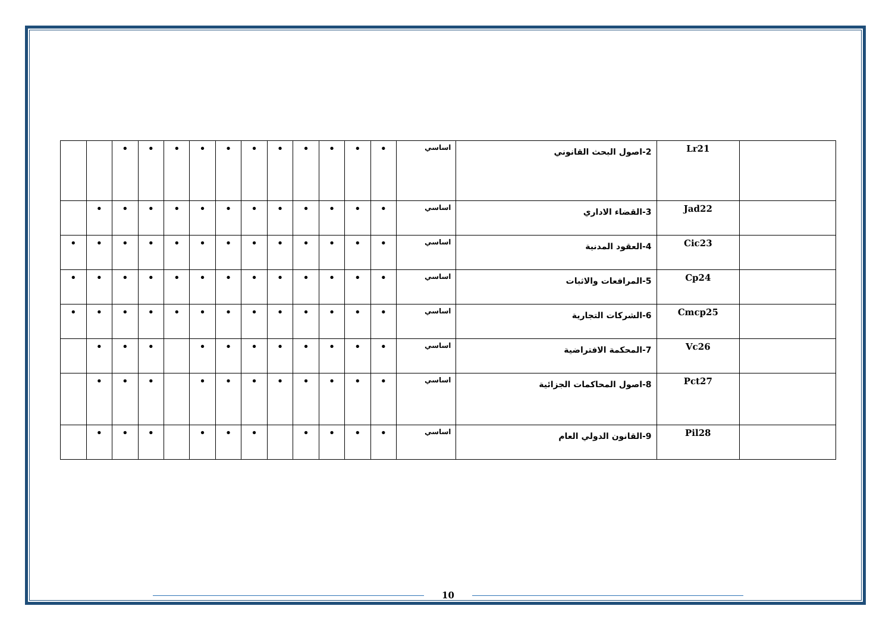| | Lr21 | 2-اصول البحث القانوني | اساسي | • | • | • | • | • | • | • | • | • | • | • | | |
| | Jad22 | 3-القضاء الاداري | اساسي | • | • | • | • | • | • | • | • | • | • | • | • | |
| | Cic23 | 4-العقود المدنية | اساسي | • | • | • | • | • | • | • | • | • | • | • | • | • |
| | Cp24 | 5-المرافعات والاثبات | اساسي | • | • | • | • | • | • | • | • | • | • | • | • | • |
| | Cmcp25 | 6-الشركات التجارية | اساسي | • | • | • | • | • | • | • | • | • | • | • | • | • |
| | Vc26 | 7-المحكمة الافتراضية | اساسي | • | • | • | • | • | • | • | • | | • | • | • | |
| | Pct27 | 8-اصول المحاكمات الجزائية | اساسي | • | • | • | • | • | • | • | • | | • | • | • | |
| | Pil28 | 9-القانون الدولي العام | اساسي | • | • | • | • | | • | • | • | | • | • | • | |
10